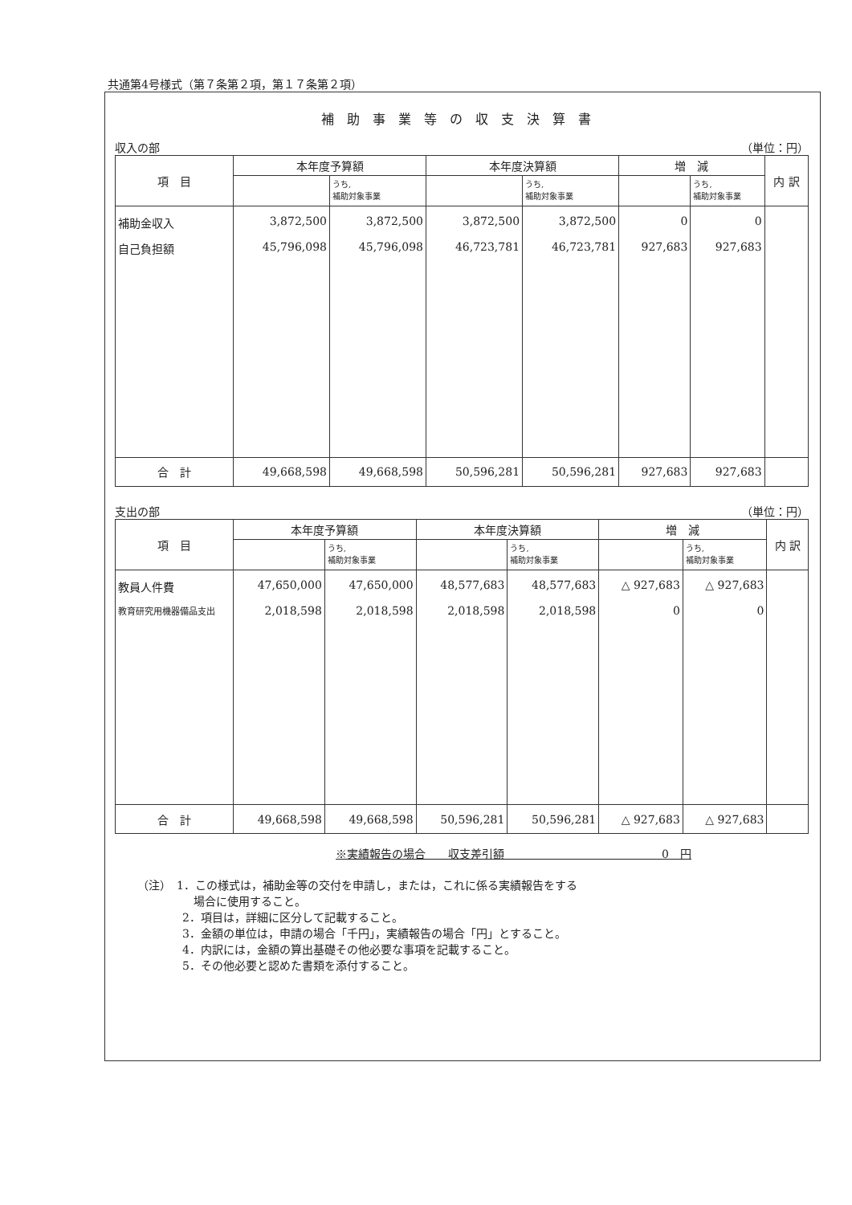共通第4号様式（第７条第２項，第１７条第２項）
補助事業等の収支決算書
収入の部 （単位：円）
| 項 目 | 本年度予算額 | | 本年度決算額 | | 増 減 | | 内 訳 |
| --- | --- | --- | --- | --- | --- | --- | --- |
| | | うち, 補助対象事業 | | うち, 補助対象事業 | | うち, 補助対象事業 | |
| 補助金収入 | 3,872,500 | 3,872,500 | 3,872,500 | 3,872,500 | 0 | 0 | |
| 自己負担額 | 45,796,098 | 45,796,098 | 46,723,781 | 46,723,781 | 927,683 | 927,683 | |
| 合 計 | 49,668,598 | 49,668,598 | 50,596,281 | 50,596,281 | 927,683 | 927,683 | |
支出の部 （単位：円）
| 項 目 | 本年度予算額 | | 本年度決算額 | | 増 減 | | 内 訳 |
| --- | --- | --- | --- | --- | --- | --- | --- |
| | | うち, 補助対象事業 | | うち, 補助対象事業 | | うち, 補助対象事業 | |
| 教員人件費 | 47,650,000 | 47,650,000 | 48,577,683 | 48,577,683 | △ 927,683 | △ 927,683 | |
| 教育研究用機器備品支出 | 2,018,598 | 2,018,598 | 2,018,598 | 2,018,598 | 0 | 0 | |
| 合 計 | 49,668,598 | 49,668,598 | 50,596,281 | 50,596,281 | △ 927,683 | △ 927,683 | |
※実績報告の場合　　収支差引額　　　　　　　　　　　　　　0　円
（注）　1．この様式は，補助金等の交付を申請し，または，これに係る実績報告をする
　　　　　場合に使用すること。
　　　　2．項目は，詳細に区分して記載すること。
　　　　3．金額の単位は，申請の場合「千円」，実績報告の場合「円」とすること。
　　　　4．内訳には，金額の算出基礎その他必要な事項を記載すること。
　　　　5．その他必要と認めた書類を添付すること。